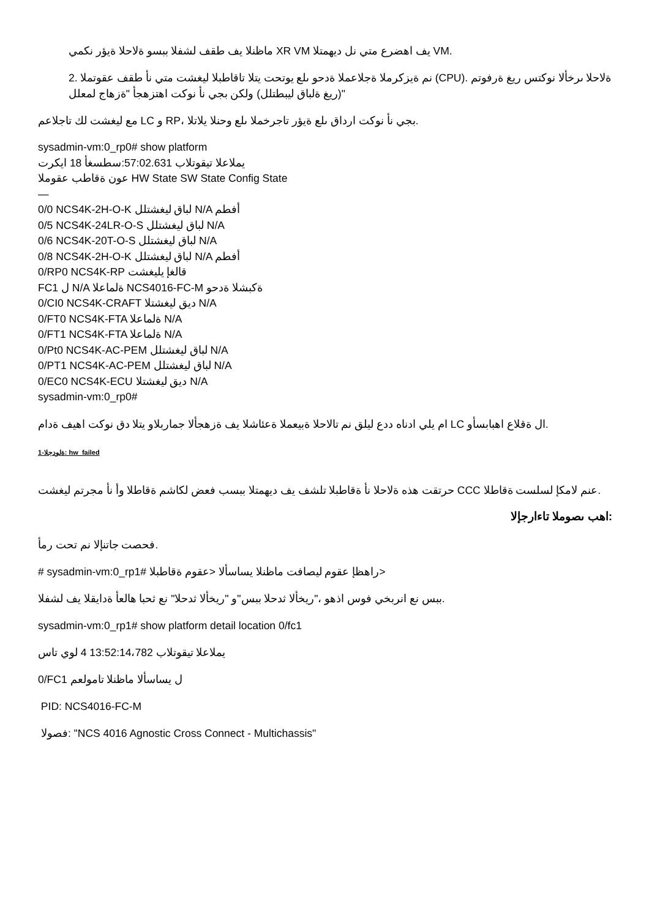ماظنلا يف طقف لشفلا ببسو ةلاحلا ةيؤر نكمي XR VM يف اهضرع متي نل ديهمتلا VM.
2. نم ةيزكرملا ةجلاعملا ةدحو ىلع يوتحت يتلا تاقاطبلا ليغشت متي نأ طقف عقوتملا (CPU). ةلاحلا ىرخألا نوكتس ريغ ةرفوتم (ريغ ةلباق ليبطتلل) ولكن بجي نأ نوكت اهتزهجأ "ةزهاج لمعلل"
مع ليغشت لك تاجلاعم LC و RP، بجي نأ نوكت ارداق ىلع ةيؤر تاجرخملا ىلع وحنلا يلاتلا.
sysadmin-vm:0_rp0# show platform
يملاعلا تيقوتلاب 57:02.631:سطسغأ 18 ايكرت
عون ةقاطب عقوملا HW State SW State Config State
—
0/0 NCS4K-2H-O-K لباق ليغشتلل N/A أفطم
0/5 NCS4K-24LR-O-S لباق ليغشتلل N/A
0/6 NCS4K-20T-O-S لباق ليغشتلل N/A
0/8 NCS4K-2H-O-K لباق ليغشتلل N/A أفطم
0/RP0 NCS4K-RP قالغإ يليغشت
FC1 ل N/A ةلماعلا NCS4016-FC-M ةكبشلا ةدحو
0/CI0 NCS4K-CRAFT ديق ليغشتلا N/A
0/FT0 NCS4K-FTA ةلماعلا N/A
0/FT1 NCS4K-FTA ةلماعلا N/A
0/Pt0 NCS4K-AC-PEM لباق ليغشتلل N/A
0/PT1 NCS4K-AC-PEM لباق ليغشتلل N/A
0/EC0 NCS4K-ECU ديق ليغشتلا N/A
sysadmin-vm:0_rp0#
ام يلي ادناه ددع ليلق نم تالاحلا ةبيعملا ةعئاشلا يف ةزهجألا جماربلاو يتلا دق نوكت اهيف ةدام LC ال ةقلاع اهبابسأو.
ةلودجلا-1: hw_failed
حرتقت هذه ةلاحلا نأ ةقاطبلا تلشف يف ديهمتلا ببسب فعض لكاشم ةقاطلا وأ نأ مجرتم ليغشت CCC عنم لامكإ لسلست ةقاطلا.
:اهب ىصوملا تاءارجإلا
فحصت جاتنإلا نم تحت رمأ.
# sysadmin-vm:0_rp1# راهظإ عقوم ليصافت ماظنلا يساسألا <عقوم ةقاطبلا>
ببس نع انربخي فوس اذهو ،"ريخألا ثدحلا ببس"و "ريخألا ثدحلا" نع ثحبا هالعأ ةدايقلا يف لشفلا.
sysadmin-vm:0_rp1# show platform detail location 0/fc1
يملاعلا تيقوتلاب 13:52:14،782 4 لوي تاس
0/FC1 ل يساسألا ماظنلا تامولعم
PID: NCS4016-FC-M
فصولا: "NCS 4016 Agnostic Cross Connect - Multichassis"